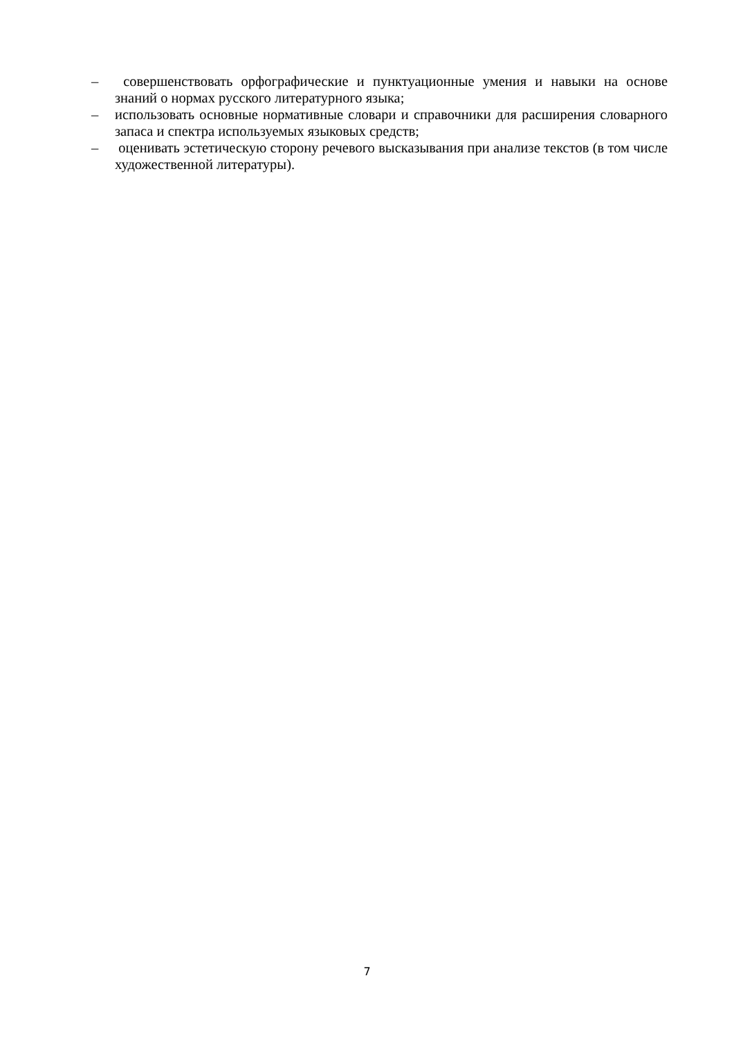– совершенствовать орфографические и пунктуационные умения и навыки на основе знаний о нормах русского литературного языка;
– использовать основные нормативные словари и справочники для расширения словарного запаса и спектра используемых языковых средств;
– оценивать эстетическую сторону речевого высказывания при анализе текстов (в том числе художественной литературы).
7